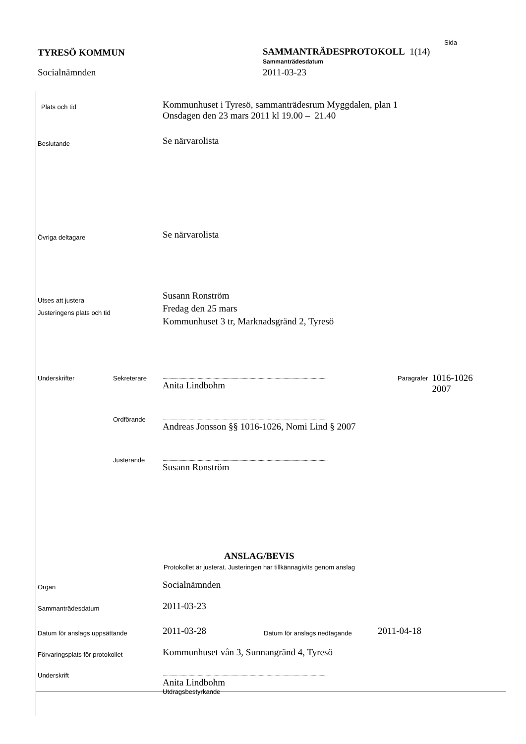Sida
TYRESÖ KOMMUN
Socialnämnden
SAMMANTRÄDESPROTOKOLL 1(14)
Sammanträdesdatum
2011-03-23
Plats och tid
Kommunhuset i Tyresö, sammanträdesrum Myggdalen, plan 1
Onsdagen den 23 mars 2011 kl 19.00 – 21.40
Beslutande
Se närvarolista
Övriga deltagare
Se närvarolista
Utses att justera
Justeringens plats och tid
Susann Ronström
Fredag den 25 mars
Kommunhuset 3 tr, Marknadsgränd 2, Tyresö
Underskrifter Sekreterare
..................................................................................................................................................
Anita Lindbohm
Paragrafer
1016-1026
2007
Ordförande
..................................................................................................................................................
Andreas Jonsson §§ 1016-1026, Nomi Lind § 2007
Justerande
..................................................................................................................................................
Susann Ronström
ANSLAG/BEVIS
Protokollet är justerat. Justeringen har tillkännagivits genom anslag
Organ
Socialnämnden
Sammanträdesdatum
2011-03-23
Datum för anslags uppsättande
2011-03-28
Datum för anslags nedtagande
2011-04-18
Förvaringsplats för protokollet
Kommunhuset vån 3, Sunnangränd 4, Tyresö
Underskrift
..................................................................................................................................................
Anita Lindbohm
Utdragsbestyrkande